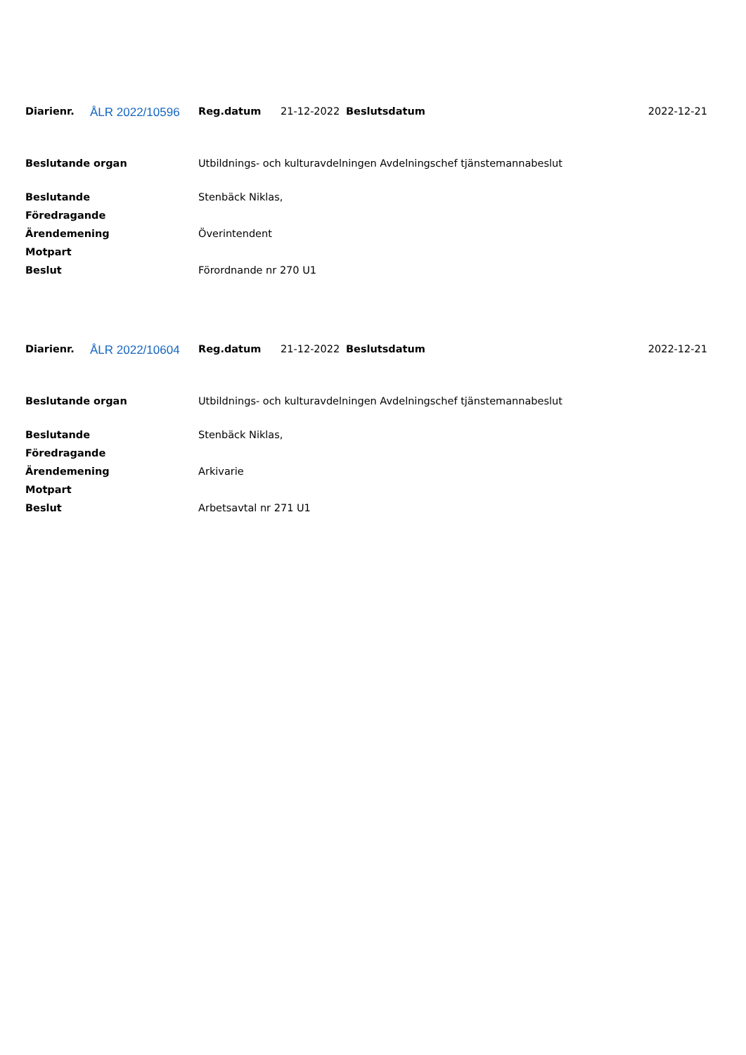| Diarienr. | ÅLR 2022/10596 | Reg.datum | 21-12-2022 | Beslutsdatum | 2022-12-21 |
| Beslutande organ | Utbildnings- och kulturavdelningen Avdelningschef tjänstemannabeslut |
| Beslutande | Stenbäck Niklas, |
| Föredragande | |
| Ärendemening | Överintendent |
| Motpart | |
| Beslut | Förordnande nr 270 U1 |
| Diarienr. | ÅLR 2022/10604 | Reg.datum | 21-12-2022 | Beslutsdatum | 2022-12-21 |
| Beslutande organ | Utbildnings- och kulturavdelningen Avdelningschef tjänstemannabeslut |
| Beslutande | Stenbäck Niklas, |
| Föredragande | |
| Ärendemening | Arkivarie |
| Motpart | |
| Beslut | Arbetsavtal nr 271 U1 |